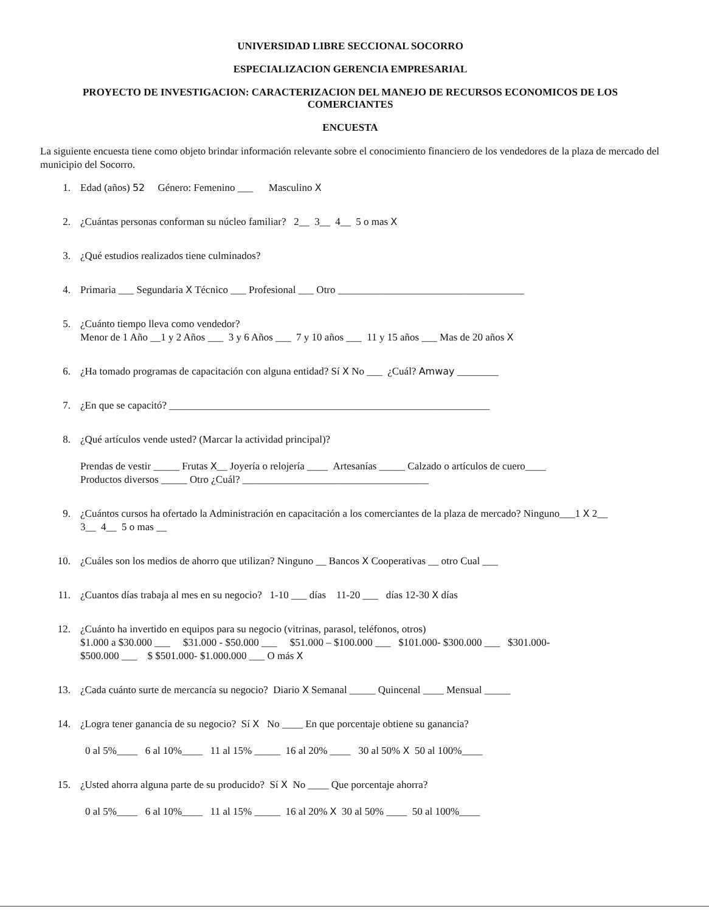UNIVERSIDAD LIBRE SECCIONAL SOCORRO
ESPECIALIZACION GERENCIA EMPRESARIAL
PROYECTO DE INVESTIGACION: CARACTERIZACION DEL MANEJO DE RECURSOS ECONOMICOS DE LOS COMERCIANTES
ENCUESTA
La siguiente encuesta tiene como objeto brindar información relevante sobre el conocimiento financiero de los vendedores de la plaza de mercado del municipio del Socorro.
1. Edad (años) 52 Género: Femenino ___ Masculino X
2. ¿Cuántas personas conforman su núcleo familiar? 2__ 3__ 4__ 5 o mas X
3. ¿Qué estudios realizados tiene culminados?
4. Primaria ___ Segundaria X Técnico ___ Profesional ___ Otro ____________________________________
5. ¿Cuánto tiempo lleva como vendedor?
Menor de 1 Año __1 y 2 Años ___ 3 y 6 Años ___ 7 y 10 años ___ 11 y 15 años ___ Mas de 20 años X
6. ¿Ha tomado programas de capacitación con alguna entidad? Sí X No ___ ¿Cuál? Amway ________
7. ¿En que se capacitó? ______________________________________________________________
8. ¿Qué artículos vende usted? (Marcar la actividad principal)?
Prendas de vestir _____ Frutas X__ Joyería o relojería ____ Artesanías _____ Calzado o artículos de cuero____
Productos diversos _____ Otro ¿Cuál? ____________________________________
9. ¿Cuántos cursos ha ofertado la Administración en capacitación a los comerciantes de la plaza de mercado? Ninguno___1 X 2__
3__ 4__ 5 o mas __
10. ¿Cuáles son los medios de ahorro que utilizan? Ninguno __ Bancos X Cooperativas __ otro Cual ___
11. ¿Cuantos días trabaja al mes en su negocio? 1-10 ___ días 11-20 ___ días 12-30 X días
12. ¿Cuánto ha invertido en equipos para su negocio (vitrinas, parasol, teléfonos, otros)
$1.000 a $30.000 ___ $31.000 - $50.000 ___ $51.000 – $100.000 ___ $101.000- $300.000 ___ $301.000-
$500.000 ___ $ $501.000- $1.000.000 ___ O más X
13. ¿Cada cuánto surte de mercancía su negocio? Diario X Semanal _____ Quincenal ____ Mensual _____
14. ¿Logra tener ganancia de su negocio? Sí X No ____ En que porcentaje obtiene su ganancia?
0 al 5%____ 6 al 10%____ 11 al 15% _____ 16 al 20% ____ 30 al 50% X 50 al 100%____
15. ¿Usted ahorra alguna parte de su producido? Sí X No ____ Que porcentaje ahorra?
0 al 5%____ 6 al 10%____ 11 al 15% _____ 16 al 20% X 30 al 50% ____ 50 al 100%____